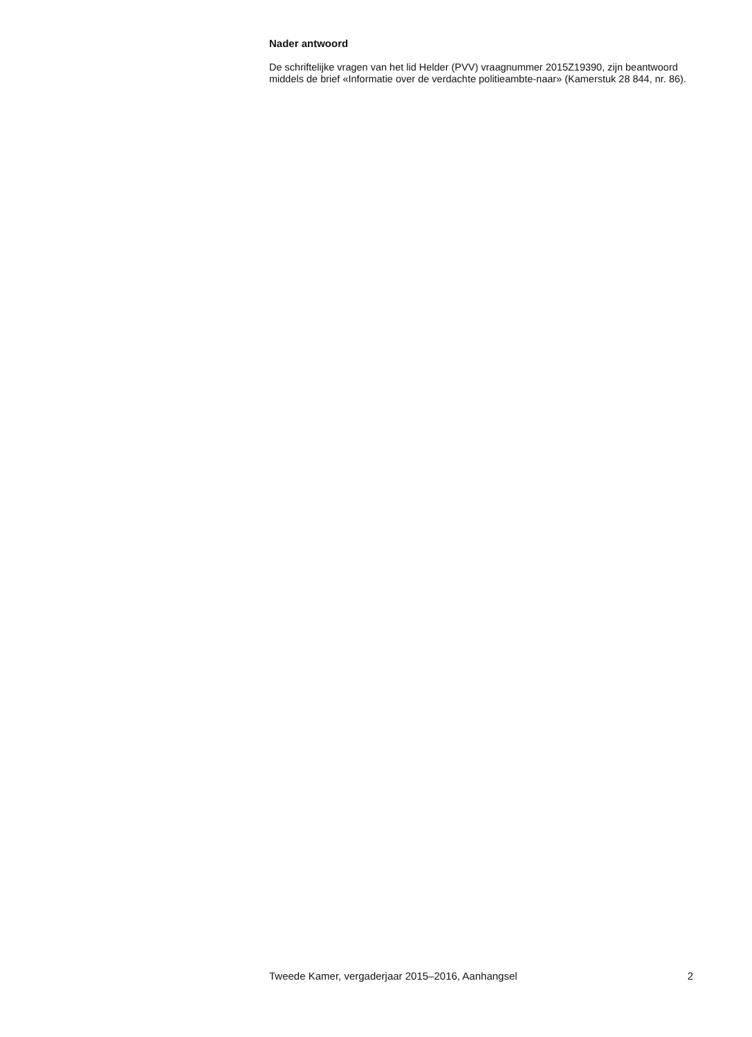Nader antwoord
De schriftelijke vragen van het lid Helder (PVV) vraagnummer 2015Z19390, zijn beantwoord middels de brief «Informatie over de verdachte politieambte-naar» (Kamerstuk 28 844, nr. 86).
Tweede Kamer, vergaderjaar 2015–2016, Aanhangsel 2